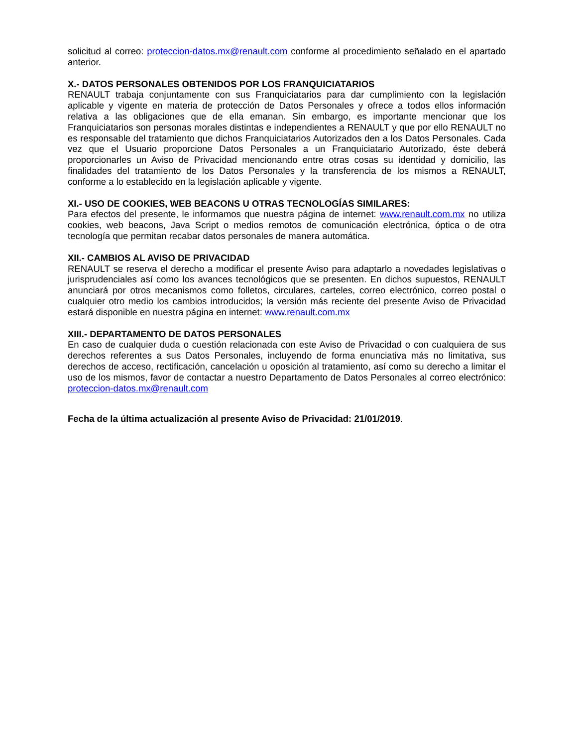solicitud al correo: proteccion-datos.mx@renault.com conforme al procedimiento señalado en el apartado anterior.
X.- DATOS PERSONALES OBTENIDOS POR LOS FRANQUICIATARIOS
RENAULT trabaja conjuntamente con sus Franquiciatarios para dar cumplimiento con la legislación aplicable y vigente en materia de protección de Datos Personales y ofrece a todos ellos información relativa a las obligaciones que de ella emanan. Sin embargo, es importante mencionar que los Franquiciatarios son personas morales distintas e independientes a RENAULT y que por ello RENAULT no es responsable del tratamiento que dichos Franquiciatarios Autorizados den a los Datos Personales. Cada vez que el Usuario proporcione Datos Personales a un Franquiciatario Autorizado, éste deberá proporcionarles un Aviso de Privacidad mencionando entre otras cosas su identidad y domicilio, las finalidades del tratamiento de los Datos Personales y la transferencia de los mismos a RENAULT, conforme a lo establecido en la legislación aplicable y vigente.
XI.- USO DE COOKIES, WEB BEACONS U OTRAS TECNOLOGÍAS SIMILARES:
Para efectos del presente, le informamos que nuestra página de internet: www.renault.com.mx no utiliza cookies, web beacons, Java Script o medios remotos de comunicación electrónica, óptica o de otra tecnología que permitan recabar datos personales de manera automática.
XII.- CAMBIOS AL AVISO DE PRIVACIDAD
RENAULT se reserva el derecho a modificar el presente Aviso para adaptarlo a novedades legislativas o jurisprudenciales así como los avances tecnológicos que se presenten. En dichos supuestos, RENAULT anunciará por otros mecanismos como folletos, circulares, carteles, correo electrónico, correo postal o cualquier otro medio los cambios introducidos; la versión más reciente del presente Aviso de Privacidad estará disponible en nuestra página en internet: www.renault.com.mx
XIII.- DEPARTAMENTO DE DATOS PERSONALES
En caso de cualquier duda o cuestión relacionada con este Aviso de Privacidad o con cualquiera de sus derechos referentes a sus Datos Personales, incluyendo de forma enunciativa más no limitativa, sus derechos de acceso, rectificación, cancelación u oposición al tratamiento, así como su derecho a limitar el uso de los mismos, favor de contactar a nuestro Departamento de Datos Personales al correo electrónico: proteccion-datos.mx@renault.com
Fecha de la última actualización al presente Aviso de Privacidad: 21/01/2019.